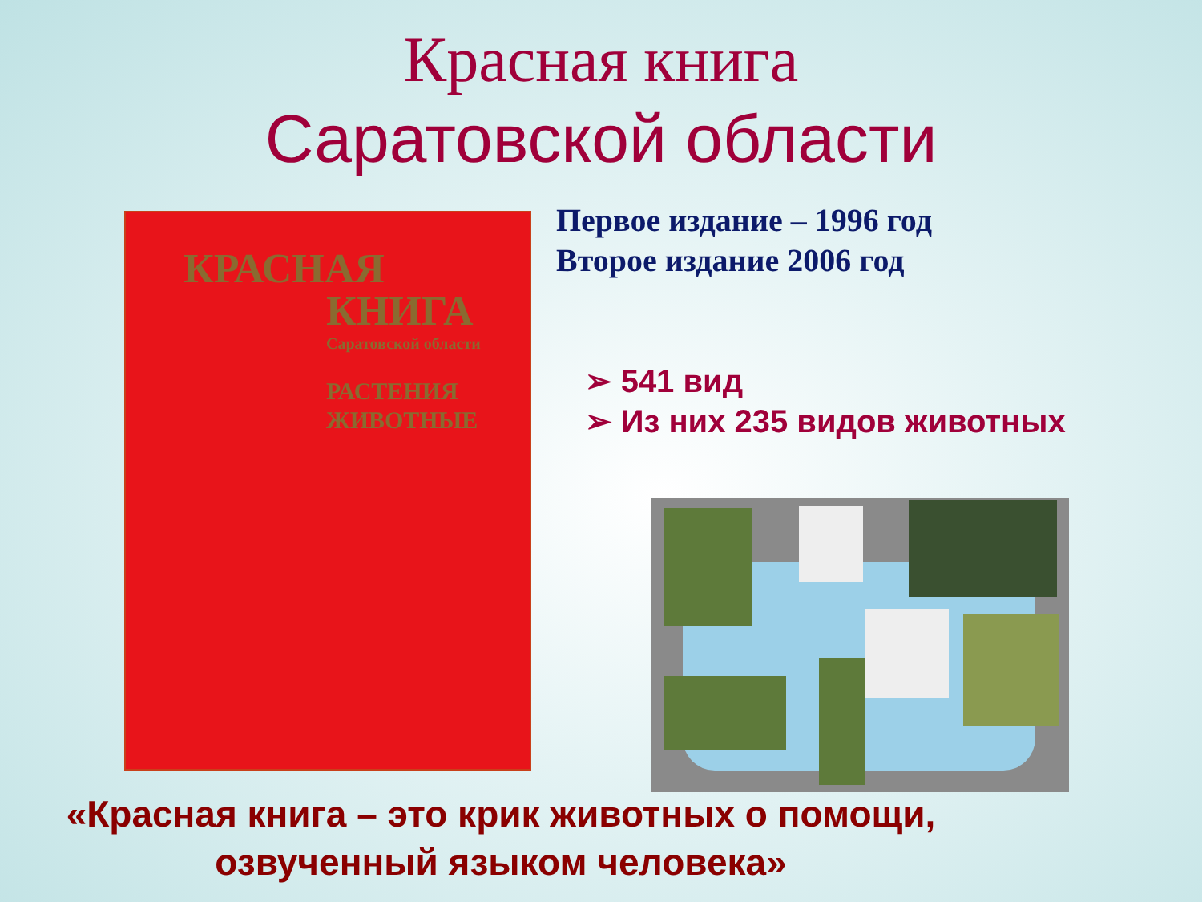Красная книга
Саратовской области
КРАСНАЯ
КНИГА
Саратовской области
РАСТЕНИЯ
ЖИВОТНЫЕ
Первое издание – 1996 год
Второе издание 2006 год
➢ 541 вид
➢ Из них 235 видов животных
«Красная книга – это крик животных о помощи,
озвученный языком человека»